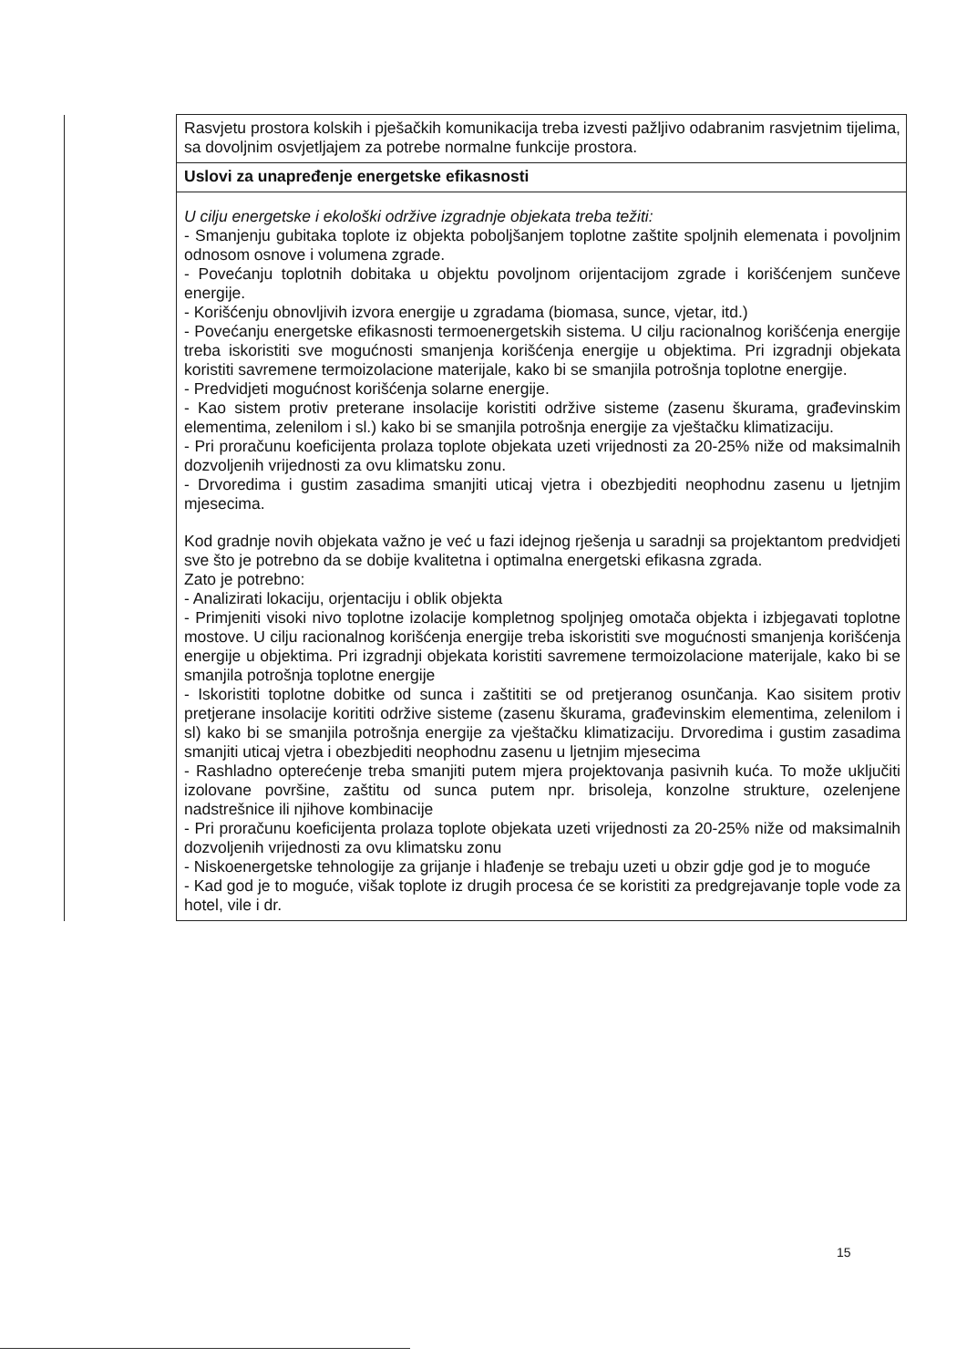| | Rasvjetu prostora kolskih i pješačkih komunikacija treba izvesti pažljivo odabranim rasvjetnim tijelima, sa dovoljnim osvjetljajem za potrebe normalne funkcije prostora. |
| | Uslovi za unapređenje energetske efikasnosti |
| | U cilju energetske i ekološki održive izgradnje objekata treba težiti: - Smanjenju gubitaka toplote iz objekta poboljšanjem toplotne zaštite spoljnih elemenata i povoljnim odnosom osnove i volumena zgrade. - Povećanju toplotnih dobitaka u objektu povoljnom orijentacijom zgrade i korišćenjem sunčeve energije. - Korišćenju obnovljivih izvora energije u zgradama (biomasa, sunce, vjetar, itd.) - Povećanju energetske efikasnosti termoenergetskih sistema. U cilju racionalnog korišćenja energije treba iskoristiti sve mogućnosti smanjenja korišćenja energije u objektima. Pri izgradnji objekata koristiti savremene termoizolacione materijale, kako bi se smanjila potrošnja toplotne energije. - Predvidjeti mogućnost korišćenja solarne energije. - Kao sistem protiv preterane insolacije koristiti održive sisteme (zasenu škurama, građevinskim elementima, zelenilom i sl.) kako bi se smanjila potrošnja energije za vještačku klimatizaciju. - Pri proračunu koeficijenta prolaza toplote objekata uzeti vrijednosti za 20-25% niže od maksimalnih dozvoljenih vrijednosti za ovu klimatsku zonu. - Drvoredima i gustim zasadima smanjiti uticaj vjetra i obezbjediti neophodnu zasenu u ljetnjim mjesecima. Kod gradnje novih objekata važno je već u fazi idejnog rješenja u saradnji sa projektantom predvidjeti sve što je potrebno da se dobije kvalitetna i optimalna energetski efikasna zgrada. Zato je potrebno: - Analizirati lokaciju, orjentaciju i oblik objekta - Primjeniti visoki nivo toplotne izolacije kompletnog spoljnjeg omotača objekta i izbjegavati toplotne mostove. U cilju racionalnog korišćenja energije treba iskoristiti sve mogućnosti smanjenja korišćenja energije u objektima. Pri izgradnji objekata koristiti savremene termoizolacione materijale, kako bi se smanjila potrošnja toplotne energije - Iskoristiti toplotne dobitke od sunca i zaštititi se od pretjeranog osunčanja. Kao sisitem protiv pretjerane insolacije korititi održive sisteme (zasenu škurama, građevinskim elementima, zelenilom i sl) kako bi se smanjila potrošnja energije za vještačku klimatizaciju. Drvoredima i gustim zasadima smanjiti uticaj vjetra i obezbjediti neophodnu zasenu u ljetnjim mjesecima - Rashladno opterećenje treba smanjiti putem mjera projektovanja pasivnih kuća. To može uključiti izolovane površine, zaštitu od sunca putem npr. brisoleja, konzolne strukture, ozelenjene nadstrešnice ili njihove kombinacije - Pri proračunu koeficijenta prolaza toplote objekata uzeti vrijednosti za 20-25% niže od maksimalnih dozvoljenih vrijednosti za ovu klimatsku zonu - Niskoenergetske tehnologije za grijanje i hlađenje se trebaju uzeti u obzir gdje god je to moguće - Kad god je to moguće, višak toplote iz drugih procesa će se koristiti za predgrejavanje tople vode za hotel, vile i dr. |
15